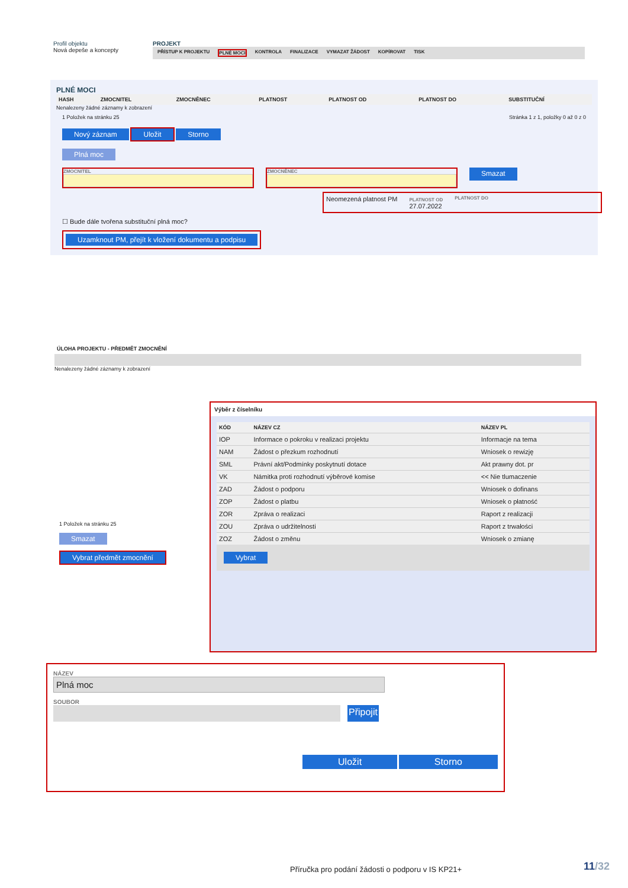Profil objektu
Nová depeše a koncepty
PROJEKT
PŘÍSTUP K PROJEKTU PLNÉ MOCI KONTROLA FINALIZACE VYMAZAT ŽÁDOST KOPÍROVAT TISK
PLNÉ MOCI
| HASH | ZMOCNITEL | ZMOCNĚNEC | PLATNOST | PLATNOST OD | PLATNOST DO | SUBSTITUČNÍ |
| --- | --- | --- | --- | --- | --- | --- |
Nenalezeny žádné záznamy k zobrazení
1 Položek na stránku 25 Stránka 1 z 1, položky 0 až 0 z 0
Nový záznam Uložit Storno
Plná moc
ZMOCNITEL ZMOCNĚNEC
Smazat
Neomezená platnost PM PLATNOST OD
27.07.2022 PLATNOST DO
☐ Bude dále tvořena substituční plná moc?
Uzamknout PM, přejít k vložení dokumentu a podpisu
ÚLOHA PROJEKTU - PŘEDMĚT ZMOCNĚNÍ
Nenalezeny žádné záznamy k zobrazení
1 Položek na stránku 25
Smazat
Vybrat předmět zmocnění
Výběr z číselníku
| KÓD | NÁZEV CZ | NÁZEV PL |
| --- | --- | --- |
| IOP | Informace o pokroku v realizaci projektu | Informacje na tema |
| NAM | Žádost o přezkum rozhodnutí | Wniosek o rewizję |
| SML | Právní akt/Podmínky poskytnutí dotace | Akt prawny dot. pr |
| VK | Námitka proti rozhodnutí výběrové komise | << Nie tlumaczenie |
| ZAD | Žádost o podporu | Wniosek o dofinans |
| ZOP | Žádost o platbu | Wniosek o płatność |
| ZOR | Zpráva o realizaci | Raport z realizacji |
| ZOU | Zpráva o udržitelnosti | Raport z trwałości |
| ZOZ | Žádost o změnu | Wniosek o zmianę |
Vybrat
NÁZEV
Plná moc
SOUBOR
Připojit
Uložit Storno
Příručka pro podání žádosti o podporu v IS KP21+ 11/32